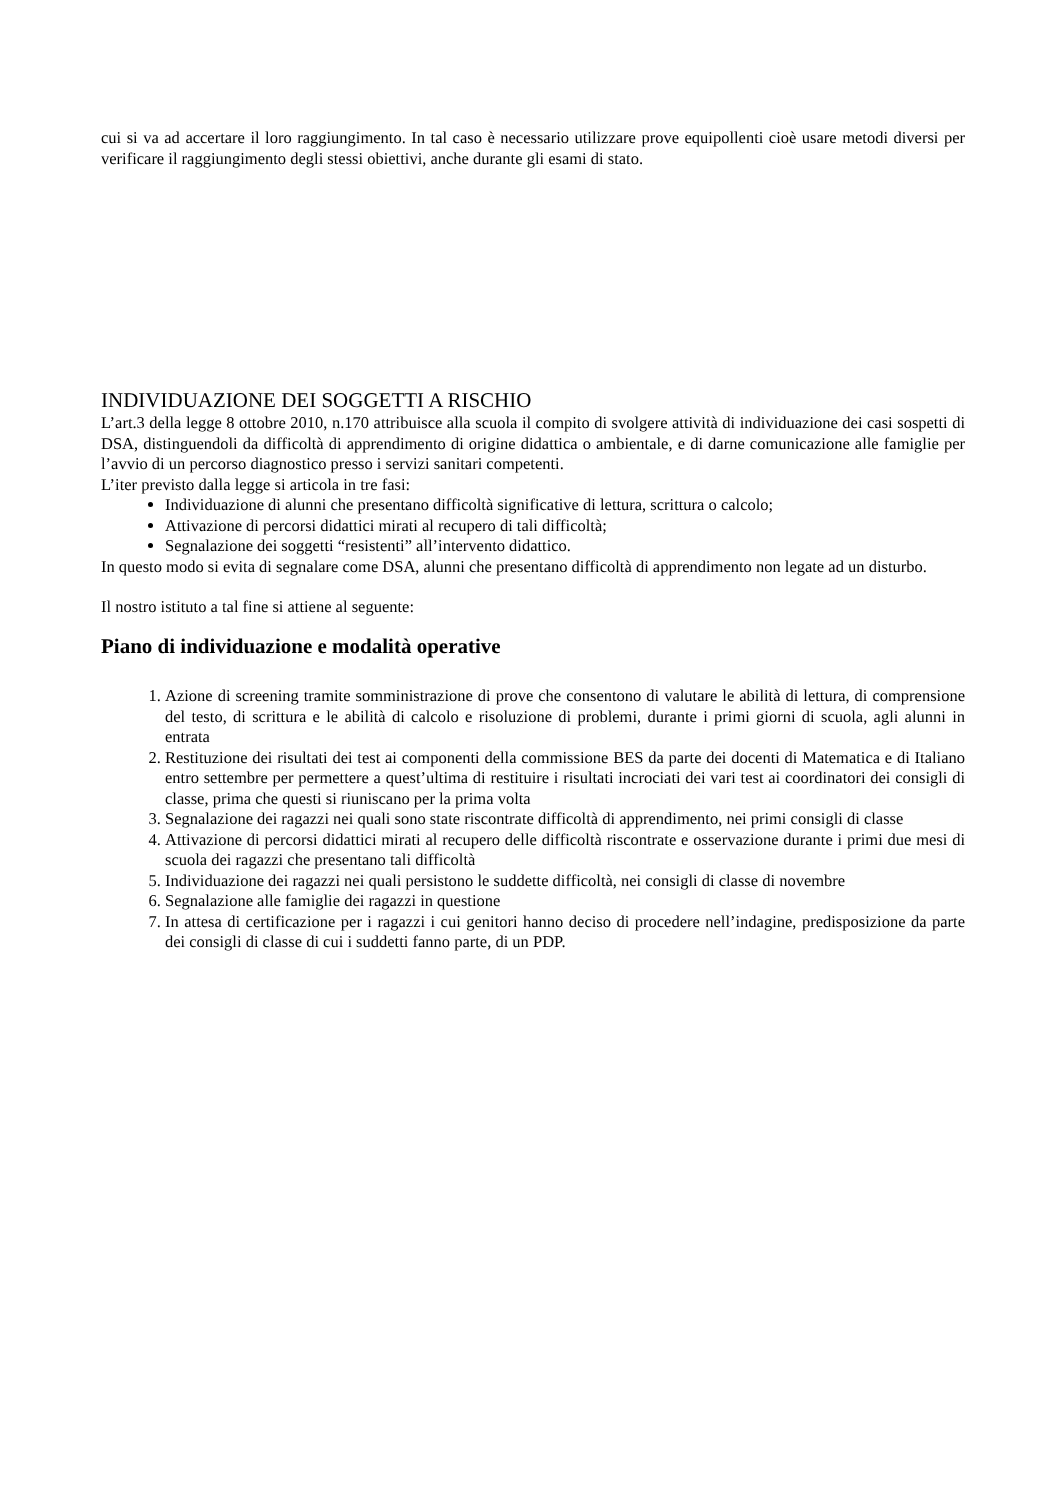cui si va ad accertare il loro raggiungimento. In tal caso è necessario utilizzare prove equipollenti cioè usare metodi diversi per verificare il raggiungimento degli stessi obiettivi, anche durante gli esami di stato.
INDIVIDUAZIONE DEI SOGGETTI A RISCHIO
L’art.3 della legge 8 ottobre 2010, n.170 attribuisce alla scuola il compito di svolgere attività di individuazione dei casi sospetti di DSA, distinguendoli da difficoltà di apprendimento di origine didattica o ambientale, e di darne comunicazione alle famiglie per l’avvio di un percorso diagnostico presso i servizi sanitari competenti.
L’iter previsto dalla legge si articola in tre fasi:
Individuazione di alunni che presentano difficoltà significative di lettura, scrittura o calcolo;
Attivazione di percorsi didattici mirati al recupero di tali difficoltà;
Segnalazione dei soggetti “resistenti” all’intervento didattico.
In questo modo si evita di segnalare come DSA, alunni che presentano difficoltà di apprendimento non legate ad un disturbo.
Il nostro istituto a tal fine si attiene al seguente:
Piano di individuazione e modalità operative
1. Azione di screening tramite somministrazione di prove che consentono di valutare le abilità di lettura, di comprensione del testo, di scrittura e le abilità di calcolo e risoluzione di problemi, durante i primi giorni di scuola, agli alunni in entrata
2. Restituzione dei risultati dei test ai componenti della commissione BES da parte dei docenti di Matematica e di Italiano entro settembre per permettere a quest’ultima di restituire i risultati incrociati dei vari test ai coordinatori dei consigli di classe, prima che questi si riuniscano per la prima volta
3. Segnalazione dei ragazzi nei quali sono state riscontrate difficoltà di apprendimento, nei primi consigli di classe
4. Attivazione di percorsi didattici mirati al recupero delle difficoltà riscontrate e osservazione durante i primi due mesi di scuola dei ragazzi che presentano tali difficoltà
5. Individuazione dei ragazzi nei quali persistono le suddette difficoltà, nei consigli di classe di novembre
6. Segnalazione alle famiglie dei ragazzi in questione
7. In attesa di certificazione per i ragazzi i cui genitori hanno deciso di procedere nell’indagine, predisposizione da parte dei consigli di classe di cui i suddetti fanno parte, di un PDP.